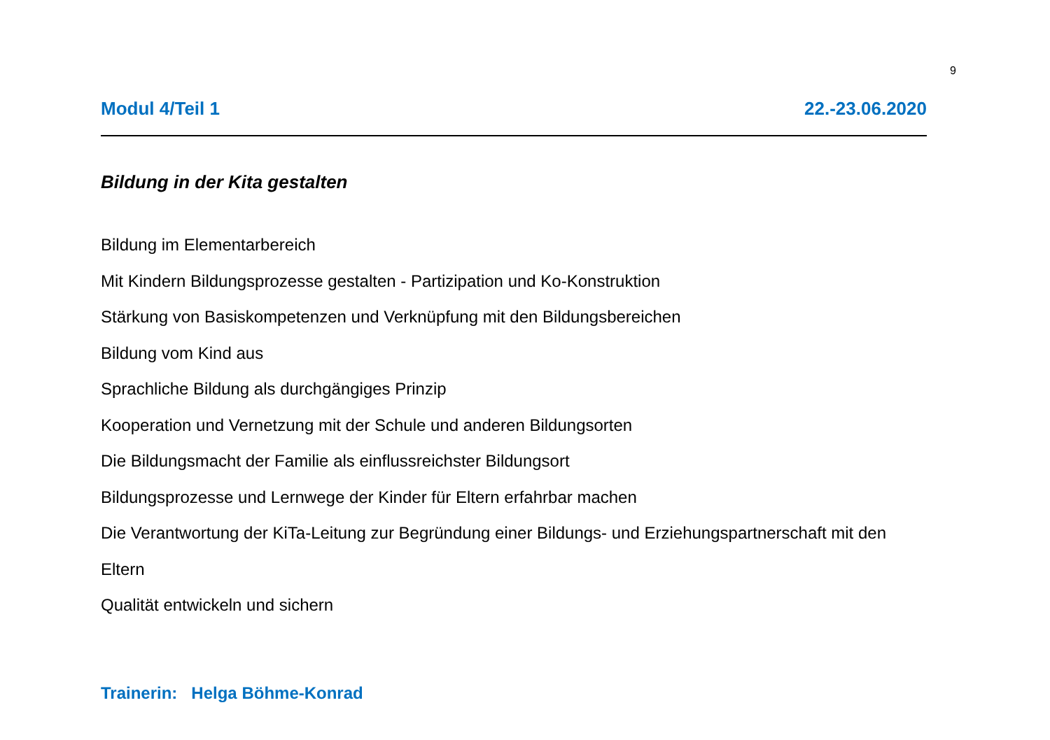9
Modul 4/Teil 1 22.-23.06.2020
Bildung in der Kita gestalten
Bildung im Elementarbereich
Mit Kindern Bildungsprozesse gestalten - Partizipation und Ko-Konstruktion
Stärkung von Basiskompetenzen und Verknüpfung mit den Bildungsbereichen
Bildung vom Kind aus
Sprachliche Bildung als durchgängiges Prinzip
Kooperation und Vernetzung mit der Schule und anderen Bildungsorten
Die Bildungsmacht der Familie als einflussreichster Bildungsort
Bildungsprozesse und Lernwege der Kinder für Eltern erfahrbar machen
Die Verantwortung der KiTa-Leitung zur Begründung einer Bildungs- und Erziehungspartnerschaft mit den Eltern
Qualität entwickeln und sichern
Trainerin: Helga Böhme-Konrad